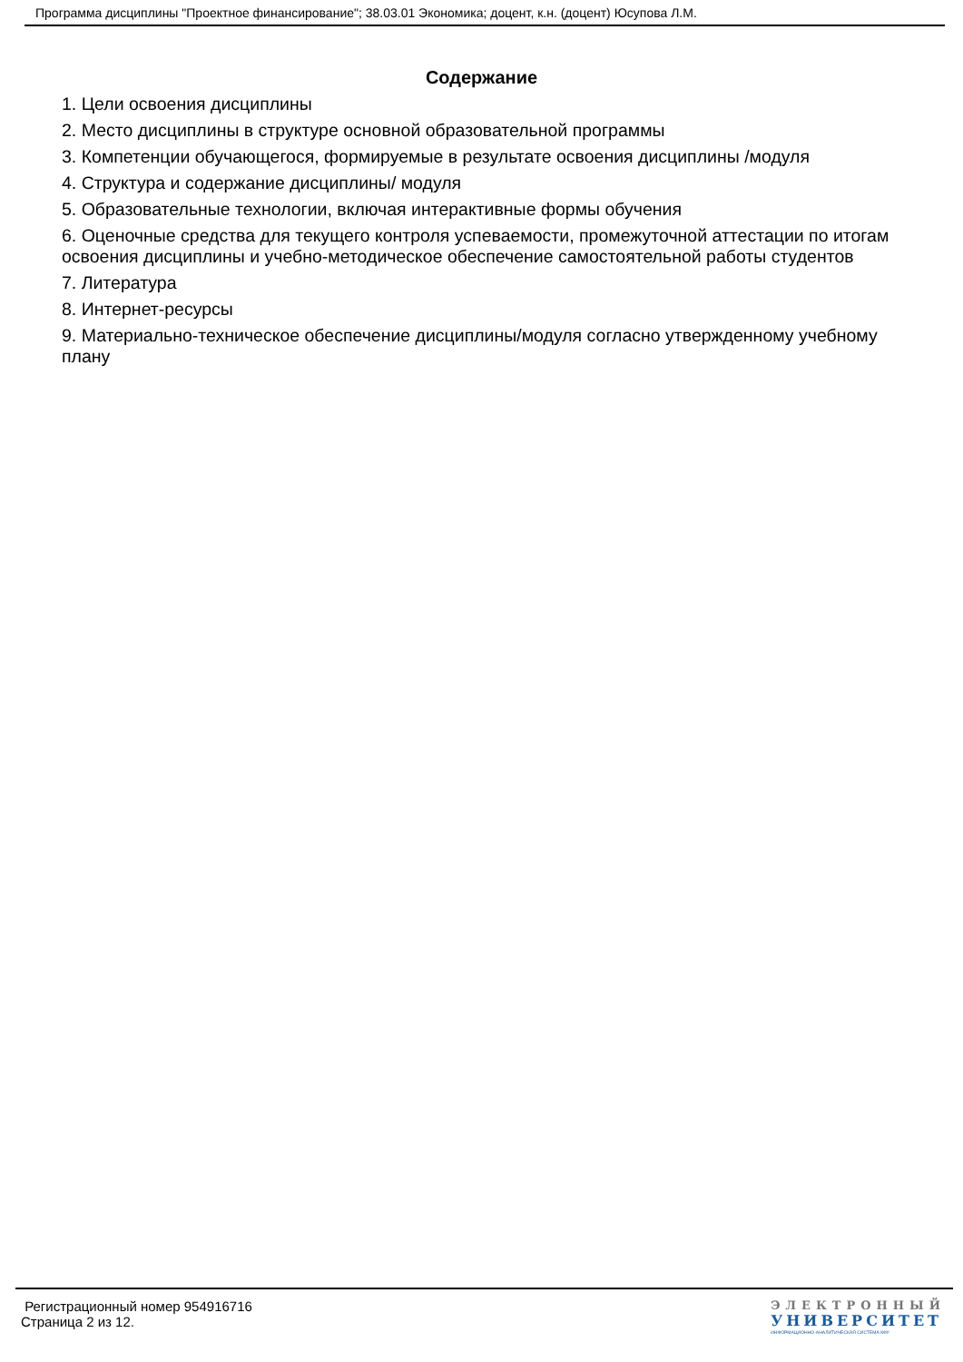Программа дисциплины "Проектное финансирование"; 38.03.01 Экономика; доцент, к.н. (доцент) Юсупова Л.М.
Содержание
1. Цели освоения дисциплины
2. Место дисциплины в структуре основной образовательной программы
3. Компетенции обучающегося, формируемые в результате освоения дисциплины /модуля
4. Структура и содержание дисциплины/ модуля
5. Образовательные технологии, включая интерактивные формы обучения
6. Оценочные средства для текущего контроля успеваемости, промежуточной аттестации по итогам освоения дисциплины и учебно-методическое обеспечение самостоятельной работы студентов
7. Литература
8. Интернет-ресурсы
9. Материально-техническое обеспечение дисциплины/модуля согласно утвержденному учебному плану
Регистрационный номер 954916716
Страница 2 из 12.
ЭЛЕКТРОННЫЙ
УНИВЕРСИТЕТ
ИНФОРМАЦИОННО-АНАЛИТИЧЕСКАЯ СИСТЕМА КФУ